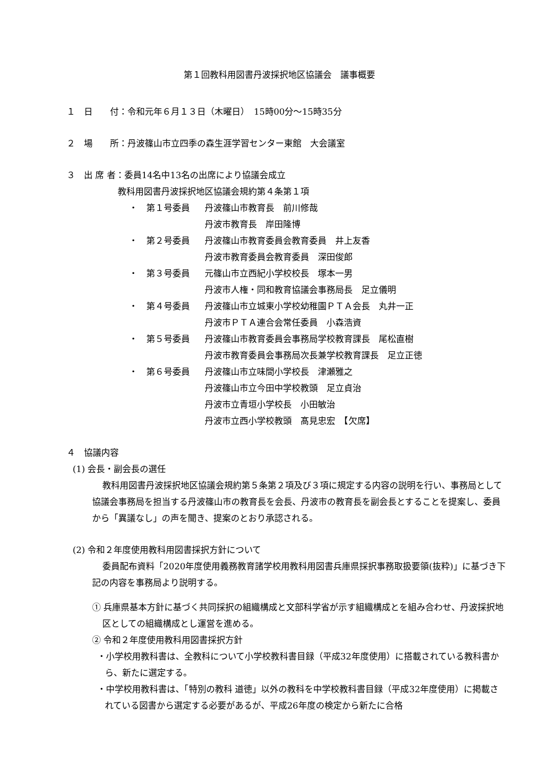第１回教科用図書丹波採択地区協議会　議事概要
１　日　　付：令和元年６月１３日（木曜日）　15時00分～15時35分
２　場　　所：丹波篠山市立四季の森生涯学習センター東館　大会議室
３　出 席 者：委員14名中13名の出席により協議会成立
教科用図書丹波採択地区協議会規約第４条第１項
・　第１号委員 丹波篠山市教育長　前川修哉
丹波市教育長　岸田隆博
・　第２号委員 丹波篠山市教育委員会教育委員　井上友香
丹波市教育委員会教育委員　深田俊郎
・　第３号委員 元篠山市立西紀小学校校長　塚本一男
丹波市人権・同和教育協議会事務局長　足立儀明
・　第４号委員 丹波篠山市立城東小学校幼稚園ＰＴＡ会長　丸井一正
丹波市ＰＴＡ連合会常任委員　小森浩資
・　第５号委員 丹波篠山市教育委員会事務局学校教育課長　尾松直樹
丹波市教育委員会事務局次長兼学校教育課長　足立正徳
・　第６号委員 丹波篠山市立味間小学校長　津瀬雅之
丹波篠山市立今田中学校教頭　足立貞治
丹波市立青垣小学校長　小田敏治
丹波市立西小学校教頭　髙見忠宏　【欠席】
４　協議内容
(1) 会長・副会長の選任
教科用図書丹波採択地区協議会規約第５条第２項及び３項に規定する内容の説明を行い、事務局として協議会事務局を担当する丹波篠山市の教育長を会長、丹波市の教育長を副会長とすることを提案し、委員から「異議なし」の声を聞き、提案のとおり承認される。
(2) 令和２年度使用教科用図書採択方針について
委員配布資料「2020年度使用義務教育諸学校用教科用図書兵庫県採択事務取扱要領(抜粋)」に基づき下記の内容を事務局より説明する。
① 兵庫県基本方針に基づく共同採択の組織構成と文部科学省が示す組織構成とを組み合わせ、丹波採択地区としての組織構成とし運営を進める。
② 令和２年度使用教科用図書採択方針
・小学校用教科書は、全教科について小学校教科書目録（平成32年度使用）に搭載されている教科書から、新たに選定する。
・中学校用教科書は、「特別の教科 道徳」以外の教科を中学校教科書目録（平成32年度使用）に掲載されている図書から選定する必要があるが、平成26年度の検定から新たに合格